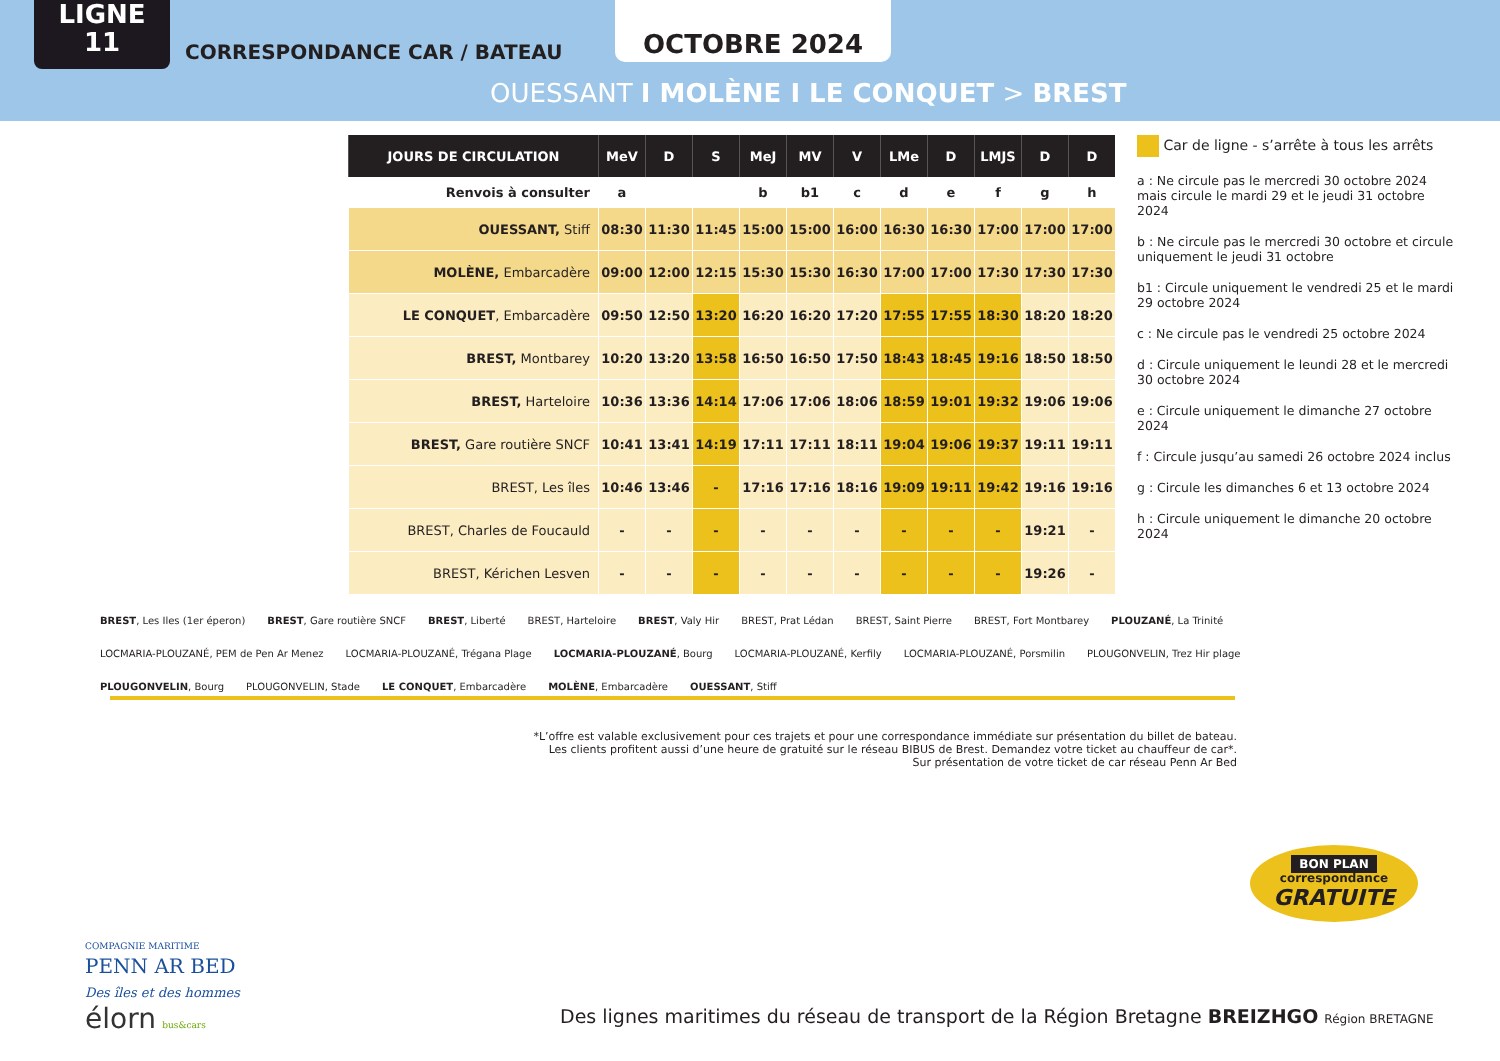LIGNE
11
CORRESPONDANCE CAR / BATEAU
OCTOBRE 2024
OUESSANT I MOLÈNE I LE CONQUET > BREST
| JOURS DE CIRCULATION | MeV | D | S | MeJ | MV | V | LMe | D | LMJS | D | D |
| --- | --- | --- | --- | --- | --- | --- | --- | --- | --- | --- | --- |
| Renvois à consulter | a | | | b | b1 | c | d | e | f | g | h |
| OUESSANT, Stiff | 08:30 | 11:30 | 11:45 | 15:00 | 15:00 | 16:00 | 16:30 | 16:30 | 17:00 | 17:00 | 17:00 |
| MOLÈNE, Embarcadère | 09:00 | 12:00 | 12:15 | 15:30 | 15:30 | 16:30 | 17:00 | 17:00 | 17:30 | 17:30 | 17:30 |
| LE CONQUET , Embarcadère | 09:50 | 12:50 | 13:20 | 16:20 | 16:20 | 17:20 | 17:55 | 17:55 | 18:30 | 18:20 | 18:20 |
| BREST, Montbarey | 10:20 | 13:20 | 13:58 | 16:50 | 16:50 | 17:50 | 18:43 | 18:45 | 19:16 | 18:50 | 18:50 |
| BREST, Harteloire | 10:36 | 13:36 | 14:14 | 17:06 | 17:06 | 18:06 | 18:59 | 19:01 | 19:32 | 19:06 | 19:06 |
| BREST, Gare routière SNCF | 10:41 | 13:41 | 14:19 | 17:11 | 17:11 | 18:11 | 19:04 | 19:06 | 19:37 | 19:11 | 19:11 |
| BREST, Les îles | 10:46 | 13:46 | - | 17:16 | 17:16 | 18:16 | 19:09 | 19:11 | 19:42 | 19:16 | 19:16 |
| BREST, Charles de Foucauld | - | - | - | - | - | - | - | - | - | 19:21 | - |
| BREST, Kérichen Lesven | - | - | - | - | - | - | - | - | - | 19:26 | - |
Car de ligne - s’arrête à tous les arrêts
a : Ne circule pas le mercredi 30 octobre 2024 mais circule le mardi 29 et le jeudi 31 octobre 2024
b : Ne circule pas le mercredi 30 octobre et circule uniquement le jeudi 31 octobre
b1 : Circule uniquement le vendredi 25 et le mardi 29 octobre 2024
c : Ne circule pas le vendredi 25 octobre 2024
d : Circule uniquement le leundi 28 et le mercredi 30 octobre 2024
e : Circule uniquement le dimanche 27 octobre 2024
f : Circule jusqu’au samedi 26 octobre 2024 inclus
g : Circule les dimanches 6 et 13 octobre 2024
h : Circule uniquement le dimanche 20 octobre 2024
BREST, Les Iles (1er éperon) BREST, Gare routière SNCF BREST, Liberté BREST, Harteloire BREST, Valy Hir BREST, Prat Lédan BREST, Saint Pierre BREST, Fort Montbarey PLOUZANÉ, La Trinité LOCMARIA-PLOUZANÉ, PEM de Pen Ar Menez LOCMARIA-PLOUZANÉ, Trégana Plage LOCMARIA-PLOUZANÉ, Bourg LOCMARIA-PLOUZANÉ, Kerfily LOCMARIA-PLOUZANÉ, Porsmilin PLOUGONVELIN, Trez Hir plage PLOUGONVELIN, Bourg PLOUGONVELIN, Stade LE CONQUET, Embarcadère MOLÈNE, Embarcadère OUESSANT, Stiff
*L’offre est valable exclusivement pour ces trajets et pour une correspondance immédiate sur présentation du billet de bateau.
Les clients profitent aussi d’une heure de gratuité sur le réseau BIBUS de Brest. Demandez votre ticket au chauffeur de car*.
Sur présentation de votre ticket de car réseau Penn Ar Bed
BON PLAN
correspondance
GRATUITE
COMPAGNIE MARITIME
PENN AR BED
Des îles et des hommes
élorn bus&cars
Des lignes maritimes du réseau de transport de la Région Bretagne BREIZHGO Région BRETAGNE